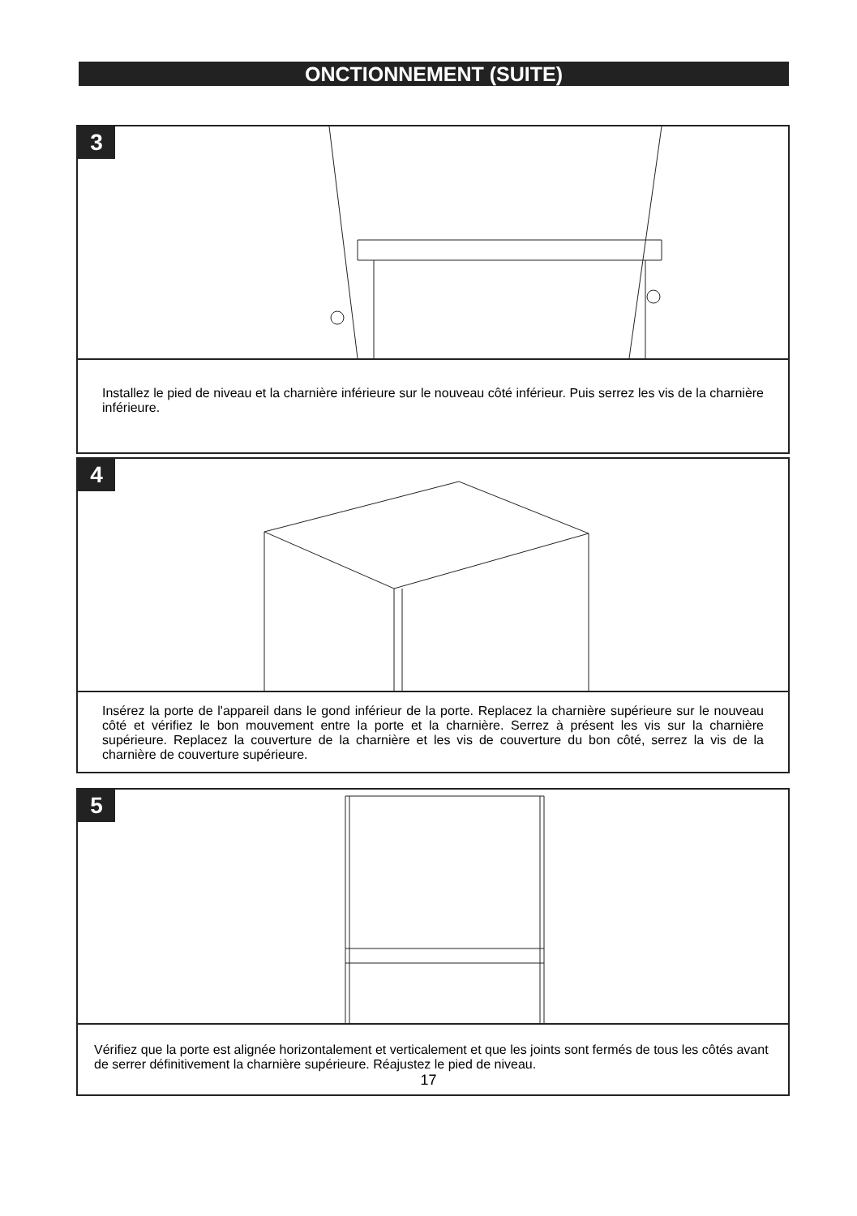ONCTIONNEMENT (SUITE)
3
Installez le pied de niveau et la charnière inférieure sur le nouveau côté inférieur. Puis serrez les vis de la charnière inférieure.
4
Insérez la porte de l'appareil dans le gond inférieur de la porte. Replacez la charnière supérieure sur le nouveau côté et vérifiez le bon mouvement entre la porte et la charnière. Serrez à présent les vis sur la charnière supérieure. Replacez la couverture de la charnière et les vis de couverture du bon côté, serrez la vis de la charnière de couverture supérieure.
5
Vérifiez que la porte est alignée horizontalement et verticalement et que les joints sont fermés de tous les côtés avant de serrer définitivement la charnière supérieure. Réajustez le pied de niveau.
17